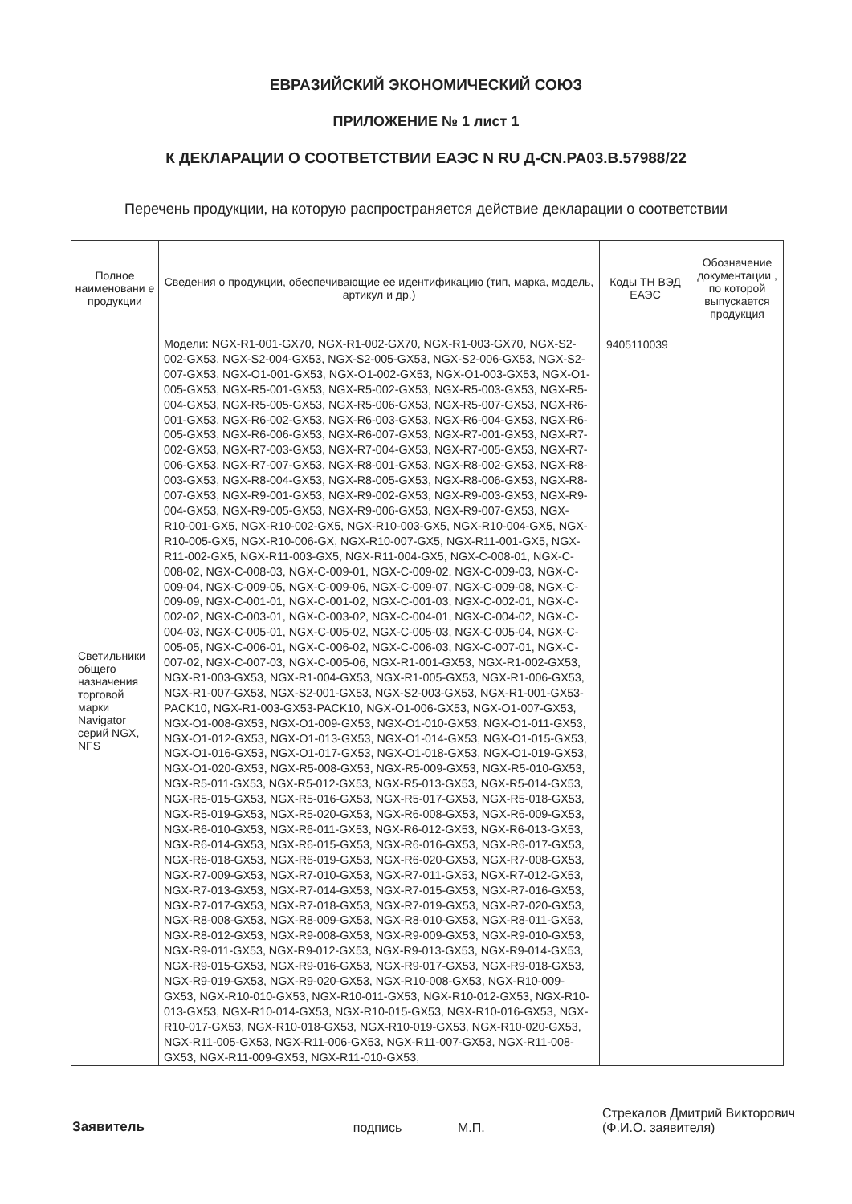ЕВРАЗИЙСКИЙ ЭКОНОМИЧЕСКИЙ СОЮЗ
ПРИЛОЖЕНИЕ № 1 лист 1
К ДЕКЛАРАЦИИ О СООТВЕТСТВИИ ЕАЭС N RU Д-CN.РА03.В.57988/22
Перечень продукции, на которую распространяется действие декларации о соответствии
| Полное наименовани е продукции | Сведения о продукции, обеспечивающие ее идентификацию (тип, марка, модель, артикул и др.) | Коды ТН ВЭД ЕАЭС | Обозначение документации , по которой выпускается продукция |
| --- | --- | --- | --- |
| Светильники общего назначения торговой марки Navigator серий NGX, NFS | Модели: NGX-R1-001-GX70, NGX-R1-002-GX70, NGX-R1-003-GX70, NGX-S2-002-GX53, NGX-S2-004-GX53, NGX-S2-005-GX53, NGX-S2-006-GX53, NGX-S2-007-GX53, NGX-O1-001-GX53, NGX-O1-002-GX53, NGX-O1-003-GX53, NGX-O1-005-GX53, NGX-R5-001-GX53, NGX-R5-002-GX53, NGX-R5-003-GX53, NGX-R5-004-GX53, NGX-R5-005-GX53, NGX-R5-006-GX53, NGX-R5-007-GX53, NGX-R6-001-GX53, NGX-R6-002-GX53, NGX-R6-003-GX53, NGX-R6-004-GX53, NGX-R6-005-GX53, NGX-R6-006-GX53, NGX-R6-007-GX53, NGX-R7-001-GX53, NGX-R7-002-GX53, NGX-R7-003-GX53, NGX-R7-004-GX53, NGX-R7-005-GX53, NGX-R7-006-GX53, NGX-R7-007-GX53, NGX-R8-001-GX53, NGX-R8-002-GX53, NGX-R8-003-GX53, NGX-R8-004-GX53, NGX-R8-005-GX53, NGX-R8-006-GX53, NGX-R8-007-GX53, NGX-R9-001-GX53, NGX-R9-002-GX53, NGX-R9-003-GX53, NGX-R9-004-GX53, NGX-R9-005-GX53, NGX-R9-006-GX53, NGX-R9-007-GX53, NGX-R10-001-GX5, NGX-R10-002-GX5, NGX-R10-003-GX5, NGX-R10-004-GX5, NGX-R10-005-GX5, NGX-R10-006-GX, NGX-R10-007-GX5, NGX-R11-001-GX5, NGX-R11-002-GX5, NGX-R11-003-GX5, NGX-R11-004-GX5, NGX-C-008-01, NGX-C-008-02, NGX-C-008-03, NGX-C-009-01, NGX-C-009-02, NGX-C-009-03, NGX-C-009-04, NGX-C-009-05, NGX-C-009-06, NGX-C-009-07, NGX-C-009-08, NGX-C-009-09, NGX-C-001-01, NGX-C-001-02, NGX-C-001-03, NGX-C-002-01, NGX-C-002-02, NGX-C-003-01, NGX-C-003-02, NGX-C-004-01, NGX-C-004-02, NGX-C-004-03, NGX-C-005-01, NGX-C-005-02, NGX-C-005-03, NGX-C-005-04, NGX-C-005-05, NGX-C-006-01, NGX-C-006-02, NGX-C-006-03, NGX-C-007-01, NGX-C-007-02, NGX-C-007-03, NGX-C-005-06, NGX-R1-001-GX53, NGX-R1-002-GX53, NGX-R1-003-GX53, NGX-R1-004-GX53, NGX-R1-005-GX53, NGX-R1-006-GX53, NGX-R1-007-GX53, NGX-S2-001-GX53, NGX-S2-003-GX53, NGX-R1-001-GX53-PACK10, NGX-R1-003-GX53-PACK10, NGX-O1-006-GX53, NGX-O1-007-GX53, NGX-O1-008-GX53, NGX-O1-009-GX53, NGX-O1-010-GX53, NGX-O1-011-GX53, NGX-O1-012-GX53, NGX-O1-013-GX53, NGX-O1-014-GX53, NGX-O1-015-GX53, NGX-O1-016-GX53, NGX-O1-017-GX53, NGX-O1-018-GX53, NGX-O1-019-GX53, NGX-O1-020-GX53, NGX-R5-008-GX53, NGX-R5-009-GX53, NGX-R5-010-GX53, NGX-R5-011-GX53, NGX-R5-012-GX53, NGX-R5-013-GX53, NGX-R5-014-GX53, NGX-R5-015-GX53, NGX-R5-016-GX53, NGX-R5-017-GX53, NGX-R5-018-GX53, NGX-R5-019-GX53, NGX-R5-020-GX53, NGX-R6-008-GX53, NGX-R6-009-GX53, NGX-R6-010-GX53, NGX-R6-011-GX53, NGX-R6-012-GX53, NGX-R6-013-GX53, NGX-R6-014-GX53, NGX-R6-015-GX53, NGX-R6-016-GX53, NGX-R6-017-GX53, NGX-R6-018-GX53, NGX-R6-019-GX53, NGX-R6-020-GX53, NGX-R7-008-GX53, NGX-R7-009-GX53, NGX-R7-010-GX53, NGX-R7-011-GX53, NGX-R7-012-GX53, NGX-R7-013-GX53, NGX-R7-014-GX53, NGX-R7-015-GX53, NGX-R7-016-GX53, NGX-R7-017-GX53, NGX-R7-018-GX53, NGX-R7-019-GX53, NGX-R7-020-GX53, NGX-R8-008-GX53, NGX-R8-009-GX53, NGX-R8-010-GX53, NGX-R8-011-GX53, NGX-R8-012-GX53, NGX-R9-008-GX53, NGX-R9-009-GX53, NGX-R9-010-GX53, NGX-R9-011-GX53, NGX-R9-012-GX53, NGX-R9-013-GX53, NGX-R9-014-GX53, NGX-R9-015-GX53, NGX-R9-016-GX53, NGX-R9-017-GX53, NGX-R9-018-GX53, NGX-R9-019-GX53, NGX-R9-020-GX53, NGX-R10-008-GX53, NGX-R10-009-GX53, NGX-R10-010-GX53, NGX-R10-011-GX53, NGX-R10-012-GX53, NGX-R10-013-GX53, NGX-R10-014-GX53, NGX-R10-015-GX53, NGX-R10-016-GX53, NGX-R10-017-GX53, NGX-R10-018-GX53, NGX-R10-019-GX53, NGX-R10-020-GX53, NGX-R11-005-GX53, NGX-R11-006-GX53, NGX-R11-007-GX53, NGX-R11-008-GX53, NGX-R11-009-GX53, NGX-R11-010-GX53, | 9405110039 | |
Заявитель подпись М.П. Стрекалов Дмитрий Викторович
(Ф.И.О. заявителя)